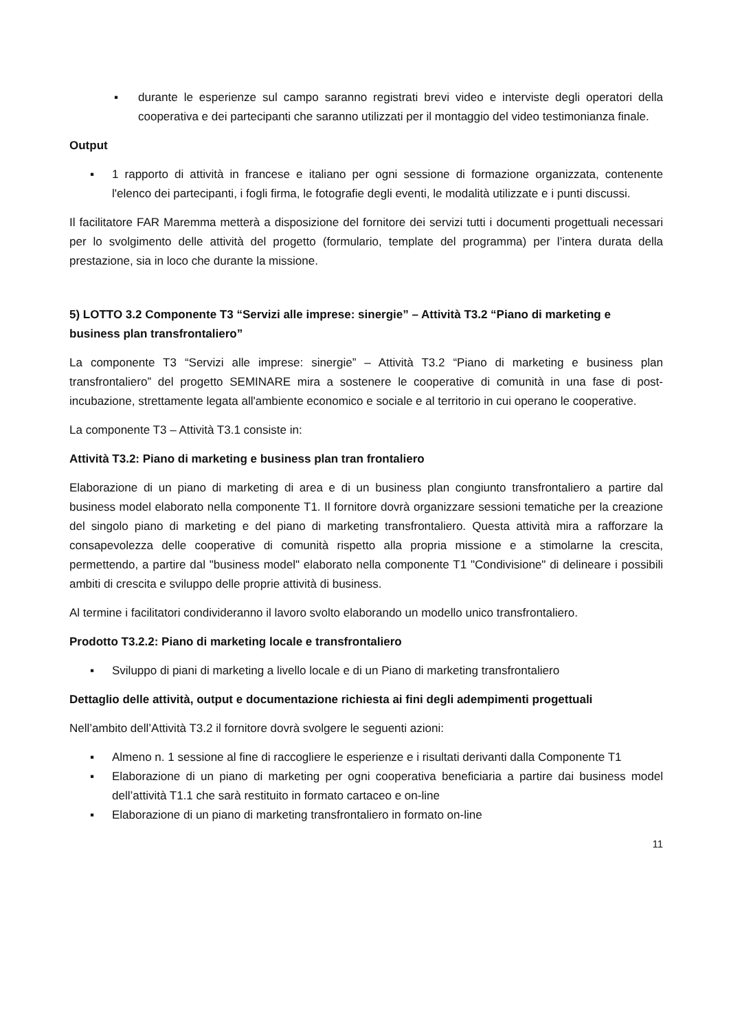▪ durante le esperienze sul campo saranno registrati brevi video e interviste degli operatori della cooperativa e dei partecipanti che saranno utilizzati per il montaggio del video testimonianza finale.
Output
▪ 1 rapporto di attività in francese e italiano per ogni sessione di formazione organizzata, contenente l'elenco dei partecipanti, i fogli firma, le fotografie degli eventi, le modalità utilizzate e i punti discussi.
Il facilitatore FAR Maremma metterà a disposizione del fornitore dei servizi tutti i documenti progettuali necessari per lo svolgimento delle attività del progetto (formulario, template del programma) per l’intera durata della prestazione, sia in loco che durante la missione.
5) LOTTO 3.2 Componente T3 “Servizi alle imprese: sinergie” – Attività T3.2 “Piano di marketing e business plan transfrontaliero”
La componente T3 “Servizi alle imprese: sinergie” – Attività T3.2 “Piano di marketing e business plan transfrontaliero” del progetto SEMINARE mira a sostenere le cooperative di comunità in una fase di post-incubazione, strettamente legata all'ambiente economico e sociale e al territorio in cui operano le cooperative.
La componente T3 – Attività T3.1 consiste in:
Attività T3.2: Piano di marketing e business plan tran frontaliero
Elaborazione di un piano di marketing di area e di un business plan congiunto transfrontaliero a partire dal business model elaborato nella componente T1. Il fornitore dovrà organizzare sessioni tematiche per la creazione del singolo piano di marketing e del piano di marketing transfrontaliero. Questa attività mira a rafforzare la consapevolezza delle cooperative di comunità rispetto alla propria missione e a stimolarne la crescita, permettendo, a partire dal "business model" elaborato nella componente T1 "Condivisione" di delineare i possibili ambiti di crescita e sviluppo delle proprie attività di business.
Al termine i facilitatori condivideranno il lavoro svolto elaborando un modello unico transfrontaliero.
Prodotto T3.2.2: Piano di marketing locale e transfrontaliero
▪ Sviluppo di piani di marketing a livello locale e di un Piano di marketing transfrontaliero
Dettaglio delle attività, output e documentazione richiesta ai fini degli adempimenti progettuali
Nell’ambito dell’Attività T3.2 il fornitore dovrà svolgere le seguenti azioni:
▪ Almeno n. 1 sessione al fine di raccogliere le esperienze e i risultati derivanti dalla Componente T1
▪ Elaborazione di un piano di marketing per ogni cooperativa beneficiaria a partire dai business model dell’attività T1.1 che sarà restituito in formato cartaceo e on-line
▪ Elaborazione di un piano di marketing transfrontaliero in formato on-line
11